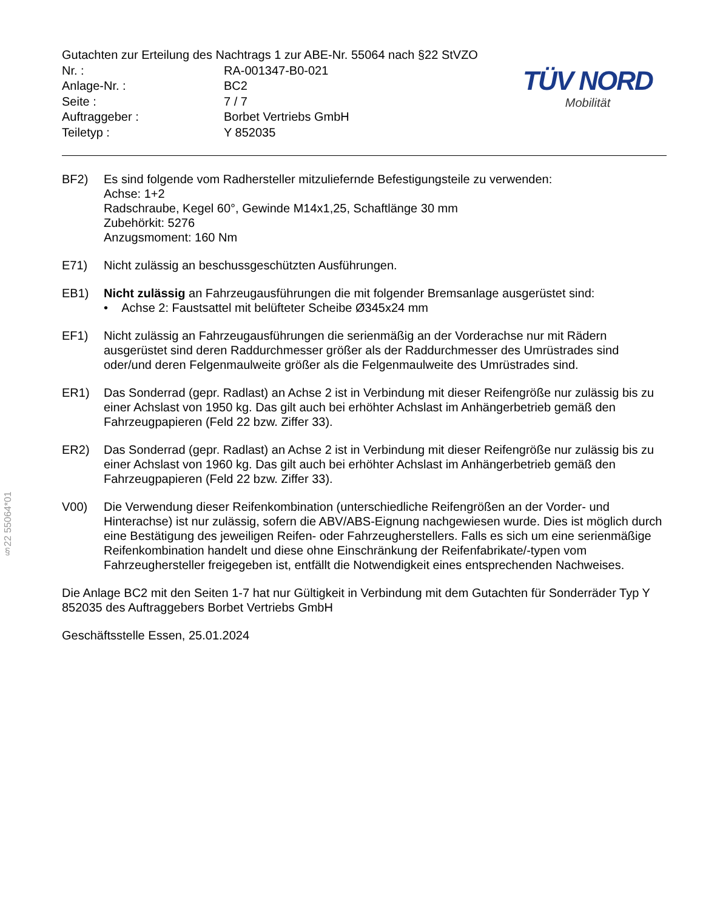Gutachten zur Erteilung des Nachtrags 1 zur ABE-Nr. 55064 nach §22 StVZO
| Nr. : | RA-001347-B0-021 |
| Anlage-Nr. : | BC2 |
| Seite : | 7 / 7 |
| Auftraggeber : | Borbet Vertriebs GmbH |
| Teiletyp : | Y 852035 |
TÜV NORD
Mobilität
BF2) Es sind folgende vom Radhersteller mitzuliefernde Befestigungsteile zu verwenden:
Achse: 1+2
Radschraube, Kegel 60°, Gewinde M14x1,25, Schaftlänge 30 mm
Zubehörkit: 5276
Anzugsmoment: 160 Nm
E71) Nicht zulässig an beschussgeschützten Ausführungen.
EB1) Nicht zulässig an Fahrzeugausführungen die mit folgender Bremsanlage ausgerüstet sind:
• Achse 2: Faustsattel mit belüfteter Scheibe Ø345x24 mm
EF1) Nicht zulässig an Fahrzeugausführungen die serienmäßig an der Vorderachse nur mit Rädern ausgerüstet sind deren Raddurchmesser größer als der Raddurchmesser des Umrüstrades sind oder/und deren Felgenmaulweite größer als die Felgenmaulweite des Umrüstrades sind.
ER1) Das Sonderrad (gepr. Radlast) an Achse 2 ist in Verbindung mit dieser Reifengröße nur zulässig bis zu einer Achslast von 1950 kg. Das gilt auch bei erhöhter Achslast im Anhängerbetrieb gemäß den Fahrzeugpapieren (Feld 22 bzw. Ziffer 33).
ER2) Das Sonderrad (gepr. Radlast) an Achse 2 ist in Verbindung mit dieser Reifengröße nur zulässig bis zu einer Achslast von 1960 kg. Das gilt auch bei erhöhter Achslast im Anhängerbetrieb gemäß den Fahrzeugpapieren (Feld 22 bzw. Ziffer 33).
V00) Die Verwendung dieser Reifenkombination (unterschiedliche Reifengrößen an der Vorder- und Hinterachse) ist nur zulässig, sofern die ABV/ABS-Eignung nachgewiesen wurde. Dies ist möglich durch eine Bestätigung des jeweiligen Reifen- oder Fahrzeugherstellers. Falls es sich um eine serienmäßige Reifenkombination handelt und diese ohne Einschränkung der Reifenfabrikate/-typen vom Fahrzeughersteller freigegeben ist, entfällt die Notwendigkeit eines entsprechenden Nachweises.
Die Anlage BC2 mit den Seiten 1-7 hat nur Gültigkeit in Verbindung mit dem Gutachten für Sonderräder Typ Y 852035 des Auftraggebers Borbet Vertriebs GmbH
Geschäftsstelle Essen, 25.01.2024
§22 55064*01